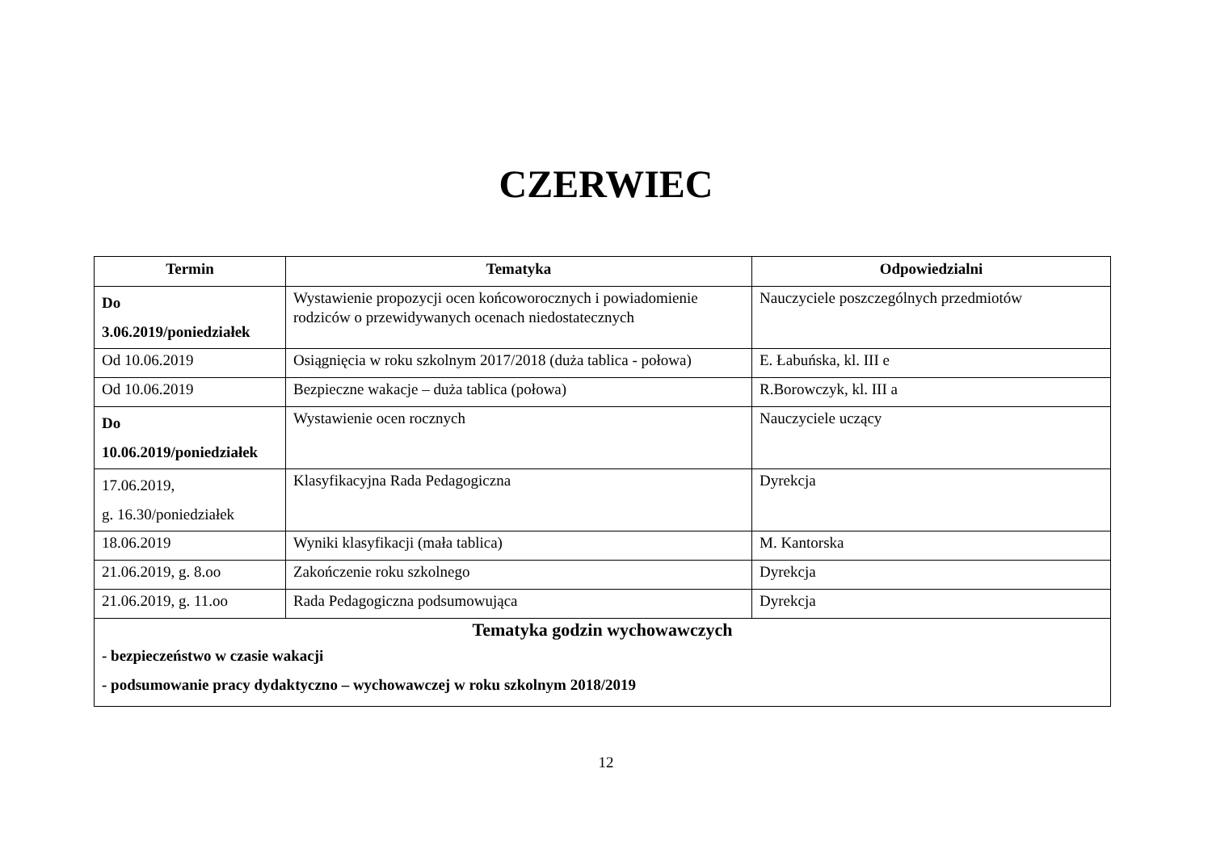CZERWIEC
| Termin | Tematyka | Odpowiedzialni |
| --- | --- | --- |
| Do 3.06.2019/poniedziałek | Wystawienie propozycji ocen końcoworocznych i powiadomienie rodziców o przewidywanych ocenach niedostatecznych | Nauczyciele poszczególnych przedmiotów |
| Od 10.06.2019 | Osiągnięcia w roku szkolnym 2017/2018 (duża tablica - połowa) | E. Łabuńska, kl. III e |
| Od 10.06.2019 | Bezpieczne wakacje – duża tablica (połowa) | R.Borowczyk, kl. III a |
| Do 10.06.2019/poniedziałek | Wystawienie ocen rocznych | Nauczyciele uczący |
| 17.06.2019, g. 16.30/poniedziałek | Klasyfikacyjna Rada Pedagogiczna | Dyrekcja |
| 18.06.2019 | Wyniki klasyfikacji (mała tablica) | M. Kantorska |
| 21.06.2019, g. 8.oo | Zakończenie roku szkolnego | Dyrekcja |
| 21.06.2019, g. 11.oo | Rada Pedagogiczna podsumowująca | Dyrekcja |
| Tematyka godzin wychowawczych - bezpieczeństwo w czasie wakacji - podsumowanie pracy dydaktyczno – wychowawczej w roku szkolnym 2018/2019 | | |
12